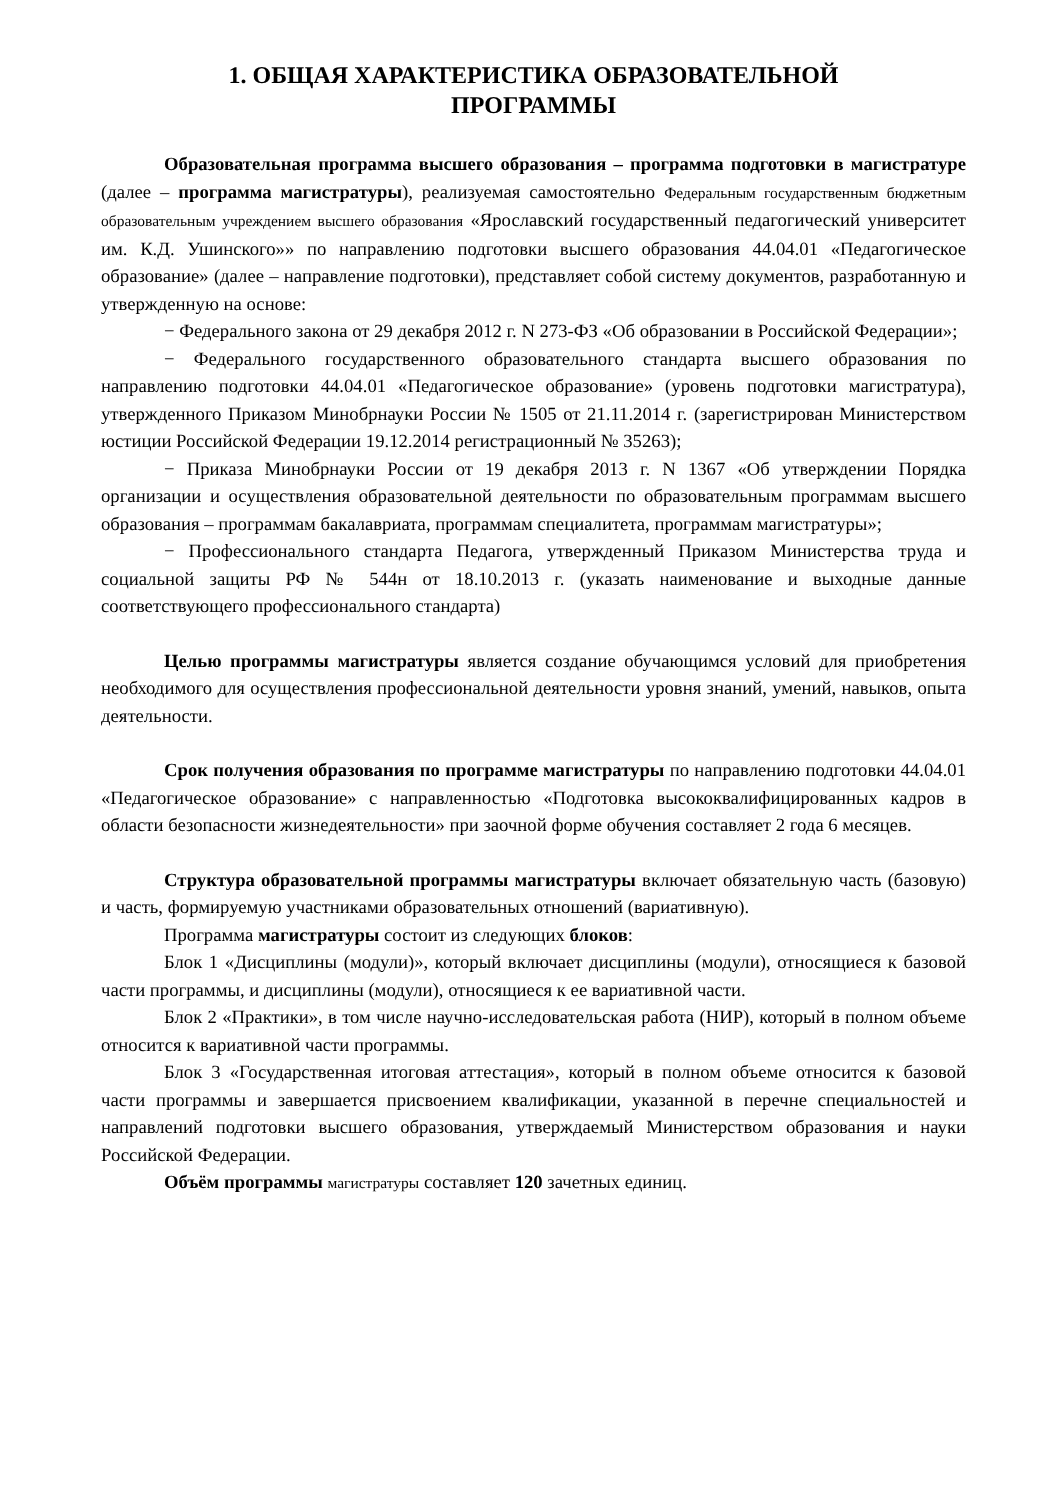1. ОБЩАЯ ХАРАКТЕРИСТИКА ОБРАЗОВАТЕЛЬНОЙ
ПРОГРАММЫ
Образовательная программа высшего образования – программа подготовки в магистратуре (далее – программа магистратуры), реализуемая самостоятельно Федеральным государственным бюджетным образовательным учреждением высшего образования «Ярославский государственный педагогический университет им. К.Д. Ушинского»» по направлению подготовки высшего образования 44.04.01 «Педагогическое образование» (далее – направление подготовки), представляет собой систему документов, разработанную и утвержденную на основе:
− Федерального закона от 29 декабря 2012 г. N 273-ФЗ «Об образовании в Российской Федерации»;
− Федерального государственного образовательного стандарта высшего образования по направлению подготовки 44.04.01 «Педагогическое образование» (уровень подготовки магистратура), утвержденного Приказом Минобрнауки России № 1505 от 21.11.2014 г. (зарегистрирован Министерством юстиции Российской Федерации 19.12.2014 регистрационный № 35263);
− Приказа Минобрнауки России от 19 декабря 2013 г. N 1367 «Об утверждении Порядка организации и осуществления образовательной деятельности по образовательным программам высшего образования – программам бакалавриата, программам специалитета, программам магистратуры»;
− Профессионального стандарта Педагога, утвержденный Приказом Министерства труда и социальной защиты РФ № 544н от 18.10.2013 г. (указать наименование и выходные данные соответствующего профессионального стандарта)
Целью программы магистратуры является создание обучающимся условий для приобретения необходимого для осуществления профессиональной деятельности уровня знаний, умений, навыков, опыта деятельности.
Срок получения образования по программе магистратуры по направлению подготовки 44.04.01 «Педагогическое образование» с направленностью «Подготовка высококвалифицированных кадров в области безопасности жизнедеятельности» при заочной форме обучения составляет 2 года 6 месяцев.
Структура образовательной программы магистратуры включает обязательную часть (базовую) и часть, формируемую участниками образовательных отношений (вариативную).
Программа магистратуры состоит из следующих блоков:
Блок 1 «Дисциплины (модули)», который включает дисциплины (модули), относящиеся к базовой части программы, и дисциплины (модули), относящиеся к ее вариативной части.
Блок 2 «Практики», в том числе научно-исследовательская работа (НИР), который в полном объеме относится к вариативной части программы.
Блок 3 «Государственная итоговая аттестация», который в полном объеме относится к базовой части программы и завершается присвоением квалификации, указанной в перечне специальностей и направлений подготовки высшего образования, утверждаемый Министерством образования и науки Российской Федерации.
Объём программы магистратуры составляет 120 зачетных единиц.